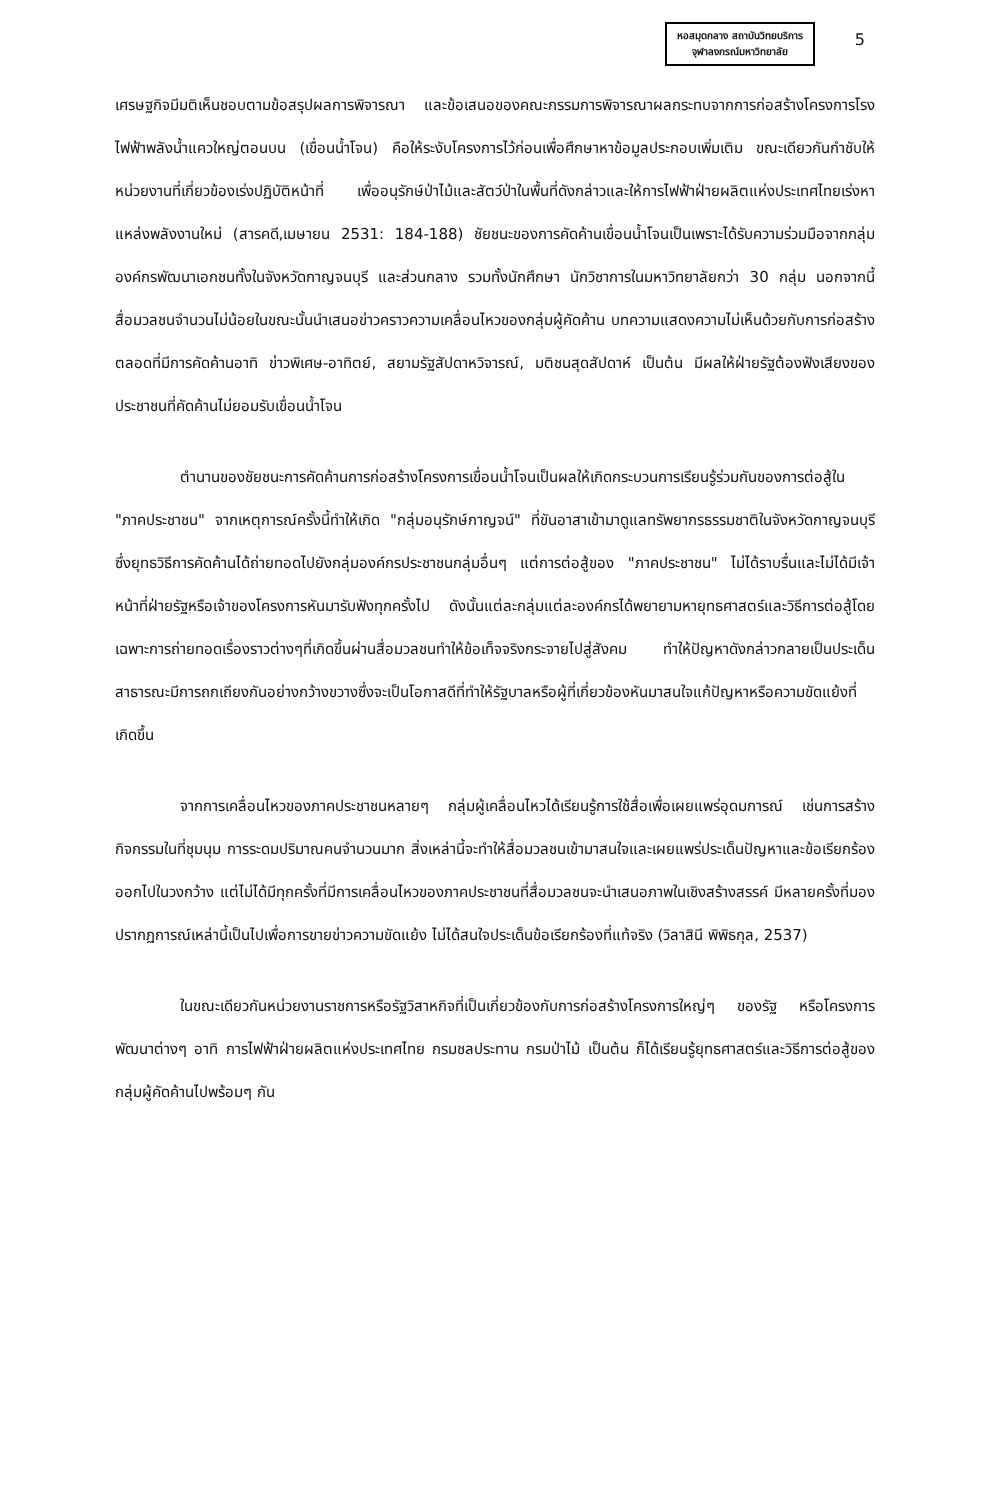หอสมุดกลาง สถาบันวิทยบริการ
จุฬาลงกรณ์มหาวิทยาลัย
5
เศรษฐกิจมีมติเห็นชอบตามข้อสรุปผลการพิจารณา และข้อเสนอของคณะกรรมการพิจารณาผลกระทบจากการก่อสร้างโครงการโรงไฟฟ้าพลังน้ำแควใหญ่ตอนบน (เขื่อนน้ำโจน) คือให้ระงับโครงการไว้ก่อนเพื่อศึกษาหาข้อมูลประกอบเพิ่มเติม ขณะเดียวกันกำชับให้หน่วยงานที่เกี่ยวข้องเร่งปฏิบัติหน้าที่ เพื่ออนุรักษ์ป่าไม้และสัตว์ป่าในพื้นที่ดังกล่าวและให้การไฟฟ้าฝ่ายผลิตแห่งประเทศไทยเร่งหาแหล่งพลังงานใหม่ (สารคดี,เมษายน 2531: 184-188) ชัยชนะของการคัดค้านเขื่อนน้ำโจนเป็นเพราะได้รับความร่วมมือจากกลุ่มองค์กรพัฒนาเอกชนทั้งในจังหวัดกาญจนบุรี และส่วนกลาง รวมทั้งนักศึกษา นักวิชาการในมหาวิทยาลัยกว่า 30 กลุ่ม นอกจากนี้สื่อมวลชนจำนวนไม่น้อยในขณะนั้นนำเสนอข่าวคราวความเคลื่อนไหวของกลุ่มผู้คัดค้าน บทความแสดงความไม่เห็นด้วยกับการก่อสร้างตลอดที่มีการคัดค้านอาทิ ข่าวพิเศษ-อาทิตย์, สยามรัฐสัปดาหวิจารณ์, มติชนสุดสัปดาห์ เป็นต้น มีผลให้ฝ่ายรัฐต้องฟังเสียงของประชาชนที่คัดค้านไม่ยอมรับเขื่อนน้ำโจน
ตำนานของชัยชนะการคัดค้านการก่อสร้างโครงการเขื่อนน้ำโจนเป็นผลให้เกิดกระบวนการเรียนรู้ร่วมกันของการต่อสู้ใน "ภาคประชาชน" จากเหตุการณ์ครั้งนี้ทำให้เกิด "กลุ่มอนุรักษ์กาญจน์" ที่ขันอาสาเข้ามาดูแลทรัพยากรธรรมชาติในจังหวัดกาญจนบุรี ซึ่งยุทธวิธีการคัดค้านได้ถ่ายทอดไปยังกลุ่มองค์กรประชาชนกลุ่มอื่นๆ แต่การต่อสู้ของ "ภาคประชาชน" ไม่ได้ราบรื่นและไม่ได้มีเจ้าหน้าที่ฝ่ายรัฐหรือเจ้าของโครงการหันมารับฟังทุกครั้งไป ดังนั้นแต่ละกลุ่มแต่ละองค์กรได้พยายามหายุทธศาสตร์และวิธีการต่อสู้โดยเฉพาะการถ่ายทอดเรื่องราวต่างๆที่เกิดขึ้นผ่านสื่อมวลชนทำให้ข้อเท็จจริงกระจายไปสู่สังคม ทำให้ปัญหาดังกล่าวกลายเป็นประเด็นสาธารณะมีการถกเถียงกันอย่างกว้างขวางซึ่งจะเป็นโอกาสดีที่ทำให้รัฐบาลหรือผู้ที่เกี่ยวข้องหันมาสนใจแก้ปัญหาหรือความขัดแย้งที่เกิดขึ้น
จากการเคลื่อนไหวของภาคประชาชนหลายๆ กลุ่มผู้เคลื่อนไหวได้เรียนรู้การใช้สื่อเพื่อเผยแพร่อุดมการณ์ เช่นการสร้างกิจกรรมในที่ชุมนุม การระดมปริมาณคนจำนวนมาก สิ่งเหล่านี้จะทำให้สื่อมวลชนเข้ามาสนใจและเผยแพร่ประเด็นปัญหาและข้อเรียกร้องออกไปในวงกว้าง แต่ไม่ได้มีทุกครั้งที่มีการเคลื่อนไหวของภาคประชาชนที่สื่อมวลชนจะนำเสนอภาพในเชิงสร้างสรรค์ มีหลายครั้งที่มองปรากฏการณ์เหล่านี้เป็นไปเพื่อการขายข่าวความขัดแย้ง ไม่ได้สนใจประเด็นข้อเรียกร้องที่แท้จริง (วิลาสินี พิพิธกุล, 2537)
ในขณะเดียวกันหน่วยงานราชการหรือรัฐวิสาหกิจที่เป็นเกี่ยวข้องกับการก่อสร้างโครงการใหญ่ๆ ของรัฐ หรือโครงการพัฒนาต่างๆ อาทิ การไฟฟ้าฝ่ายผลิตแห่งประเทศไทย กรมชลประทาน กรมป่าไม้ เป็นต้น ก็ได้เรียนรู้ยุทธศาสตร์และวิธีการต่อสู้ของกลุ่มผู้คัดค้านไปพร้อมๆ กัน